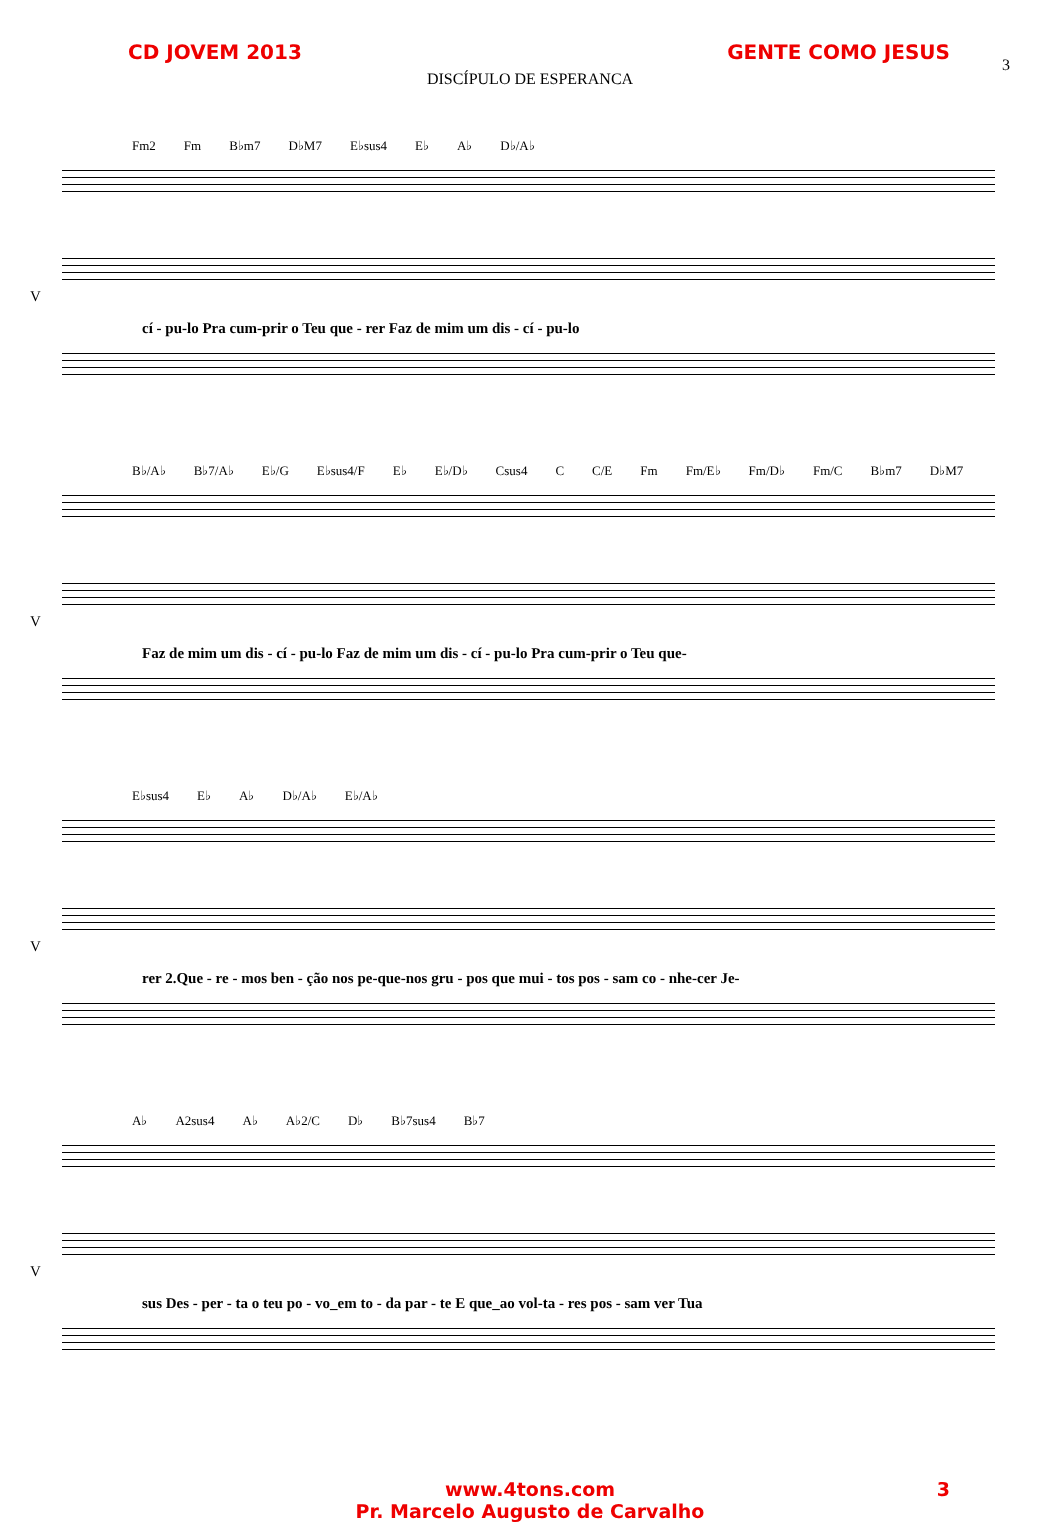CD JOVEM 2013 GENTE COMO JESUS
DISCÍPULO DE ESPERANCA
3
Fm2 Fm B♭m7 D♭M7 E♭sus4 E♭ A♭ D♭/A♭
V
cí - pu-lo Pra cum-prir o Teu que - rer Faz de mim um dis - cí - pu-lo
B♭/A♭ B♭7/A♭ E♭/G E♭sus4/F E♭ E♭/D♭ Csus4 C C/E Fm Fm/E♭ Fm/D♭ Fm/C B♭m7 D♭M7
V
Faz de mim um dis - cí - pu-lo Faz de mim um dis - cí - pu-lo Pra cum-prir o Teu que-
E♭sus4 E♭ A♭ D♭/A♭ E♭/A♭
V
rer 2.Que - re - mos ben - ção nos pe-que-nos gru - pos que mui - tos pos - sam co - nhe-cer Je-
A♭ A2sus4 A♭ A♭2/C D♭ B♭7sus4 B♭7
V
sus Des - per - ta o teu po - vo_em to - da par - te E que_ao vol-ta - res pos - sam ver Tua
www.4tons.com 3
Pr. Marcelo Augusto de Carvalho